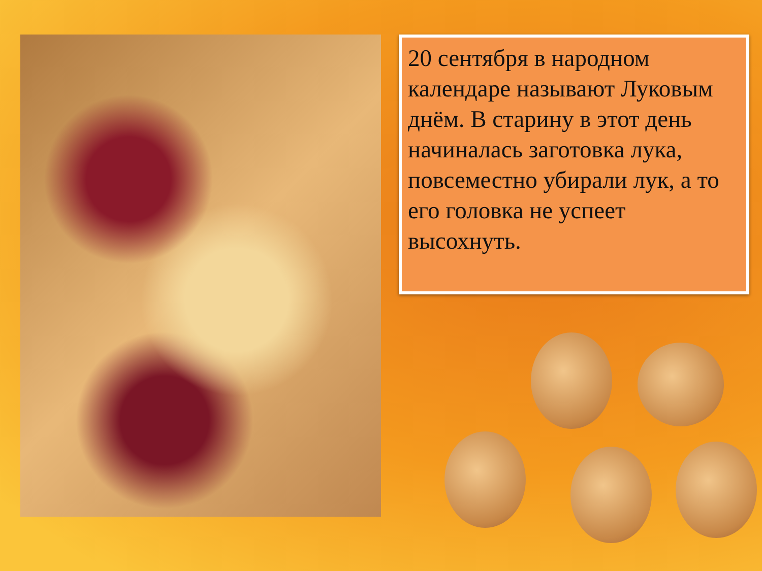20 сентября в народном календаре называют Луковым днём. В старину в этот день начиналась заготовка лука, повсеместно убирали лук, а то его головка не успеет высохнуть.